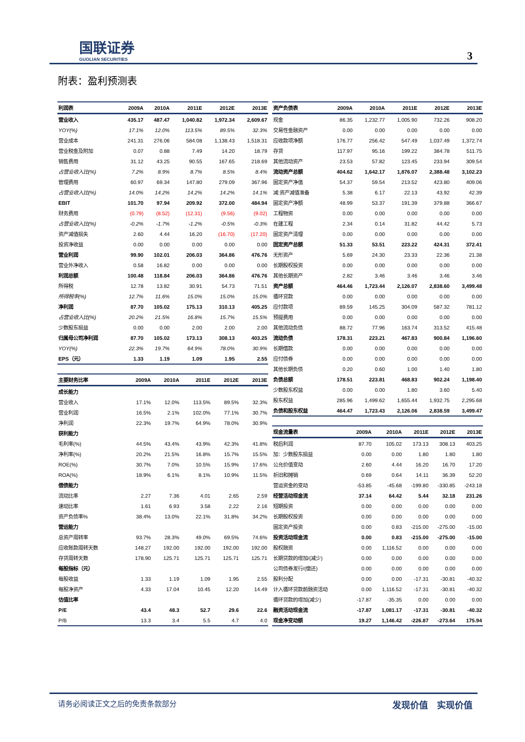国联证券
GUOLIAN SECURITIES
3
附表：盈利预测表
| 利润表 | 2009A | 2010A | 2011E | 2012E | 2013E |
| --- | --- | --- | --- | --- | --- |
| 营业收入 | 435.17 | 487.47 | 1,040.82 | 1,972.34 | 2,609.67 |
| YOY(%) | 17.1% | 12.0% | 113.5% | 89.5% | 32.3% |
| 营业成本 | 241.31 | 276.06 | 584.08 | 1,138.43 | 1,518.31 |
| 营业税金及附加 | 0.07 | 0.88 | 7.49 | 14.20 | 18.79 |
| 销售费用 | 31.12 | 43.25 | 90.55 | 167.65 | 218.69 |
| 占营业收入比(%) | 7.2% | 8.9% | 8.7% | 8.5% | 8.4% |
| 管理费用 | 60.97 | 69.34 | 147.80 | 279.09 | 367.96 |
| 占营业收入比(%) | 14.0% | 14.2% | 14.2% | 14.2% | 14.1% |
| EBIT | 101.70 | 97.94 | 209.92 | 372.00 | 484.94 |
| 财务费用 | (0.79) | (8.52) | (12.31) | (9.56) | (9.02) |
| 占营业收入比(%) | -0.2% | -1.7% | -1.2% | -0.5% | -0.3% |
| 资产减值损失 | 2.60 | 4.44 | 16.20 | (16.70) | (17.20) |
| 投资净收益 | 0.00 | 0.00 | 0.00 | 0.00 | 0.00 |
| 营业利润 | 99.90 | 102.01 | 206.03 | 364.86 | 476.76 |
| 营业外净收入 | 0.58 | 16.82 | 0.00 | 0.00 | 0.00 |
| 利润总额 | 100.48 | 118.84 | 206.03 | 364.86 | 476.76 |
| 所得税 | 12.78 | 13.82 | 30.91 | 54.73 | 71.51 |
| 所得税率(%) | 12.7% | 11.6% | 15.0% | 15.0% | 15.0% |
| 净利润 | 87.70 | 105.02 | 175.13 | 310.13 | 405.25 |
| 占营业收入比(%) | 20.2% | 21.5% | 16.8% | 15.7% | 15.5% |
| 少数股东损益 | 0.00 | 0.00 | 2.00 | 2.00 | 2.00 |
| 归属母公司净利润 | 87.70 | 105.02 | 173.13 | 308.13 | 403.25 |
| YOY(%) | 22.3% | 19.7% | 64.9% | 78.0% | 30.9% |
| EPS（元） | 1.33 | 1.19 | 1.09 | 1.95 | 2.55 |
| 主要财务比率 | 2009A | 2010A | 2011E | 2012E | 2013E |
| --- | --- | --- | --- | --- | --- |
| 成长能力 | | | | | |
| 营业收入 | 17.1% | 12.0% | 113.5% | 89.5% | 32.3% |
| 营业利润 | 16.5% | 2.1% | 102.0% | 77.1% | 30.7% |
| 净利润 | 22.3% | 19.7% | 64.9% | 78.0% | 30.9% |
| 获利能力 | | | | | |
| 毛利率(%) | 44.5% | 43.4% | 43.9% | 42.3% | 41.8% |
| 净利率(%) | 20.2% | 21.5% | 16.8% | 15.7% | 15.5% |
| ROE(%) | 30.7% | 7.0% | 10.5% | 15.9% | 17.6% |
| ROA(%) | 18.9% | 6.1% | 8.1% | 10.9% | 11.5% |
| 偿债能力 | | | | | |
| 流动比率 | 2.27 | 7.36 | 4.01 | 2.65 | 2.59 |
| 速动比率 | 1.61 | 6.93 | 3.58 | 2.22 | 2.16 |
| 资产负债率% | 38.4% | 13.0% | 22.1% | 31.8% | 34.2% |
| 营运能力 | | | | | |
| 总资产周转率 | 93.7% | 28.3% | 49.0% | 69.5% | 74.6% |
| 应收账款周转天数 | 148.27 | 192.00 | 192.00 | 192.00 | 192.00 |
| 存货周转天数 | 178.90 | 125.71 | 125.71 | 125.71 | 125.71 |
| 每股指标（元） | | | | | |
| 每股收益 | 1.33 | 1.19 | 1.09 | 1.95 | 2.55 |
| 每股净资产 | 4.33 | 17.04 | 10.45 | 12.20 | 14.49 |
| 估值比率 | | | | | |
| P/E | 43.4 | 48.3 | 52.7 | 29.6 | 22.6 |
| P/B | 13.3 | 3.4 | 5.5 | 4.7 | 4.0 |
| 资产负债表 | 2009A | 2010A | 2011E | 2012E | 2013E |
| --- | --- | --- | --- | --- | --- |
| 现金 | 86.35 | 1,232.77 | 1,005.90 | 732.26 | 908.20 |
| 交易性金融资产 | 0.00 | 0.00 | 0.00 | 0.00 | 0.00 |
| 应收款项净额 | 176.77 | 256.42 | 547.49 | 1,037.49 | 1,372.74 |
| 存货 | 117.97 | 95.16 | 199.22 | 384.78 | 511.75 |
| 其他流动资产 | 23.53 | 57.82 | 123.45 | 233.94 | 309.54 |
| 流动资产总额 | 404.62 | 1,642.17 | 1,876.07 | 2,388.48 | 3,102.23 |
| 固定资产净值 | 54.37 | 59.54 | 213.52 | 423.80 | 409.06 |
| 减:资产减值准备 | 5.38 | 6.17 | 22.13 | 43.92 | 42.39 |
| 固定资产净额 | 48.99 | 53.37 | 191.39 | 379.88 | 366.67 |
| 工程物资 | 0.00 | 0.00 | 0.00 | 0.00 | 0.00 |
| 在建工程 | 2.34 | 0.14 | 31.82 | 44.42 | 5.73 |
| 固定资产清理 | 0.00 | 0.00 | 0.00 | 0.00 | 0.00 |
| 固定资产总额 | 51.33 | 53.51 | 223.22 | 424.31 | 372.41 |
| 无形资产 | 5.69 | 24.30 | 23.33 | 22.36 | 21.38 |
| 长期股权投资 | 0.00 | 0.00 | 0.00 | 0.00 | 0.00 |
| 其他长期资产 | 2.82 | 3.46 | 3.46 | 3.46 | 3.46 |
| 资产总额 | 464.46 | 1,723.44 | 2,126.07 | 2,838.60 | 3,499.48 |
| 循环贷款 | 0.00 | 0.00 | 0.00 | 0.00 | 0.00 |
| 应付款项 | 89.59 | 145.25 | 304.09 | 587.32 | 781.12 |
| 预提费用 | 0.00 | 0.00 | 0.00 | 0.00 | 0.00 |
| 其他流动负债 | 88.72 | 77.96 | 163.74 | 313.52 | 415.48 |
| 流动负债 | 178.31 | 223.21 | 467.83 | 900.84 | 1,196.60 |
| 长期借款 | 0.00 | 0.00 | 0.00 | 0.00 | 0.00 |
| 应付债券 | 0.00 | 0.00 | 0.00 | 0.00 | 0.00 |
| 其他长期负债 | 0.20 | 0.60 | 1.00 | 1.40 | 1.80 |
| 负债总额 | 178.51 | 223.81 | 468.83 | 902.24 | 1,198.40 |
| 少数股东权益 | 0.00 | 0.00 | 1.80 | 3.60 | 5.40 |
| 股东权益 | 285.96 | 1,499.62 | 1,655.44 | 1,932.75 | 2,295.68 |
| 负债和股东权益 | 464.47 | 1,723.43 | 2,126.06 | 2,838.59 | 3,499.47 |
| 现金流量表 | 2009A | 2010A | 2011E | 2012E | 2013E |
| --- | --- | --- | --- | --- | --- |
| 税后利润 | 87.70 | 105.02 | 173.13 | 308.13 | 403.25 |
| 加：少数股东损益 | 0.00 | 0.00 | 1.80 | 1.80 | 1.80 |
| 公允价值变动 | 2.60 | 4.44 | 16.20 | 16.70 | 17.20 |
| 折旧和摊销 | 0.69 | 0.64 | 14.11 | 36.39 | 52.20 |
| 营运资金的变动 | -53.85 | -45.68 | -199.80 | -330.85 | -243.18 |
| 经营活动现金流 | 37.14 | 64.42 | 5.44 | 32.18 | 231.26 |
| 短期投资 | 0.00 | 0.00 | 0.00 | 0.00 | 0.00 |
| 长期股权投资 | 0.00 | 0.00 | 0.00 | 0.00 | 0.00 |
| 固定资产投资 | 0.00 | 0.83 | -215.00 | -275.00 | -15.00 |
| 投资活动现金流 | 0.00 | 0.83 | -215.00 | -275.00 | -15.00 |
| 股权融资 | 0.00 | 1,116.52 | 0.00 | 0.00 | 0.00 |
| 长期贷款的增加/(减少) | 0.00 | 0.00 | 0.00 | 0.00 | 0.00 |
| 公司债券发行/(偿还) | 0.00 | 0.00 | 0.00 | 0.00 | 0.00 |
| 股利分配 | 0.00 | 0.00 | -17.31 | -30.81 | -40.32 |
| 计入循环贷款前融资活动 | 0.00 | 1,116.52 | -17.31 | -30.81 | -40.32 |
| 循环贷款的增加(减少) | -17.87 | -35.35 | 0.00 | 0.00 | 0.00 |
| 融资活动现金流 | -17.87 | 1,081.17 | -17.31 | -30.81 | -40.32 |
| 现金净变动额 | 19.27 | 1,146.42 | -226.87 | -273.64 | 175.94 |
请务必阅读正文之后的免责条款部分 发现价值　实现价值